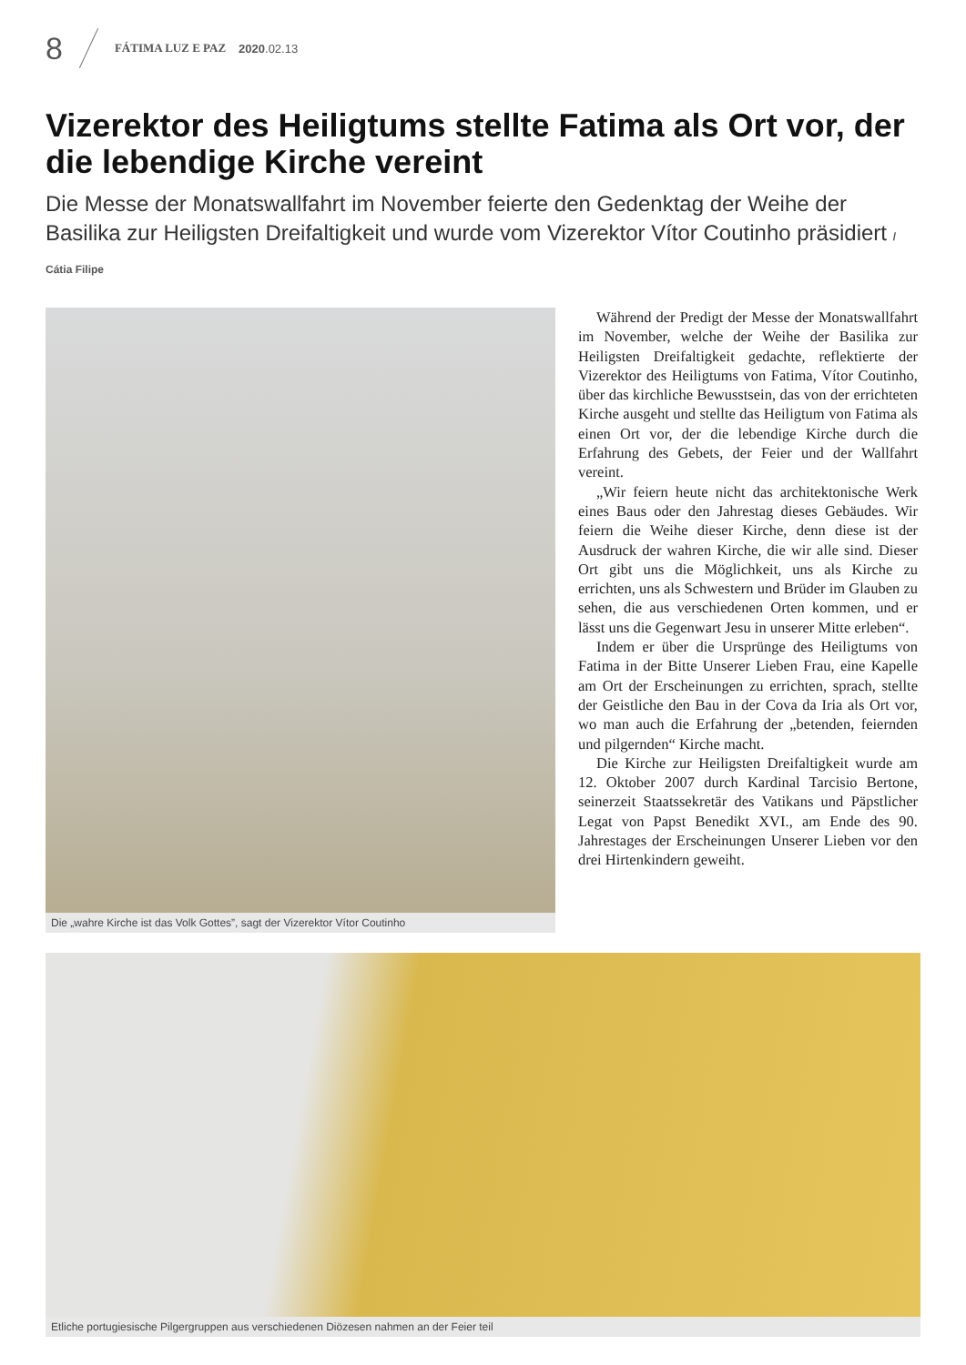8 FÁTIMA LUZ E PAZ 2020.02.13
Vizerektor des Heiligtums stellte Fatima als Ort vor, der die lebendige Kirche vereint
Die Messe der Monatswallfahrt im November feierte den Gedenktag der Weihe der Basilika zur Heiligsten Dreifaltigkeit und wurde vom Vizerektor Vítor Coutinho präsidiert / Cátia Filipe
Die „wahre Kirche ist das Volk Gottes”, sagt der Vizerektor Vítor Coutinho
Während der Predigt der Messe der Monatswallfahrt im November, welche der Weihe der Basilika zur Heiligsten Dreifaltigkeit gedachte, reflektierte der Vizerektor des Heiligtums von Fatima, Vítor Coutinho, über das kirchliche Bewusstsein, das von der errichteten Kirche ausgeht und stellte das Heiligtum von Fatima als einen Ort vor, der die lebendige Kirche durch die Erfahrung des Gebets, der Feier und der Wallfahrt vereint.
„Wir feiern heute nicht das architektonische Werk eines Baus oder den Jahrestag dieses Gebäudes. Wir feiern die Weihe dieser Kirche, denn diese ist der Ausdruck der wahren Kirche, die wir alle sind. Dieser Ort gibt uns die Möglichkeit, uns als Kirche zu errichten, uns als Schwestern und Brüder im Glauben zu sehen, die aus verschiedenen Orten kommen, und er lässt uns die Gegenwart Jesu in unserer Mitte erleben“.
Indem er über die Ursprünge des Heiligtums von Fatima in der Bitte Unserer Lieben Frau, eine Kapelle am Ort der Erscheinungen zu errichten, sprach, stellte der Geistliche den Bau in der Cova da Iria als Ort vor, wo man auch die Erfahrung der „betenden, feiernden und pilgernden“ Kirche macht.
Die Kirche zur Heiligsten Dreifaltigkeit wurde am 12. Oktober 2007 durch Kardinal Tarcisio Bertone, seinerzeit Staatssekretär des Vatikans und Päpstlicher Legat von Papst Benedikt XVI., am Ende des 90. Jahrestages der Erscheinungen Unserer Lieben vor den drei Hirtenkindern geweiht.
Etliche portugiesische Pilgergruppen aus verschiedenen Diözesen nahmen an der Feier teil